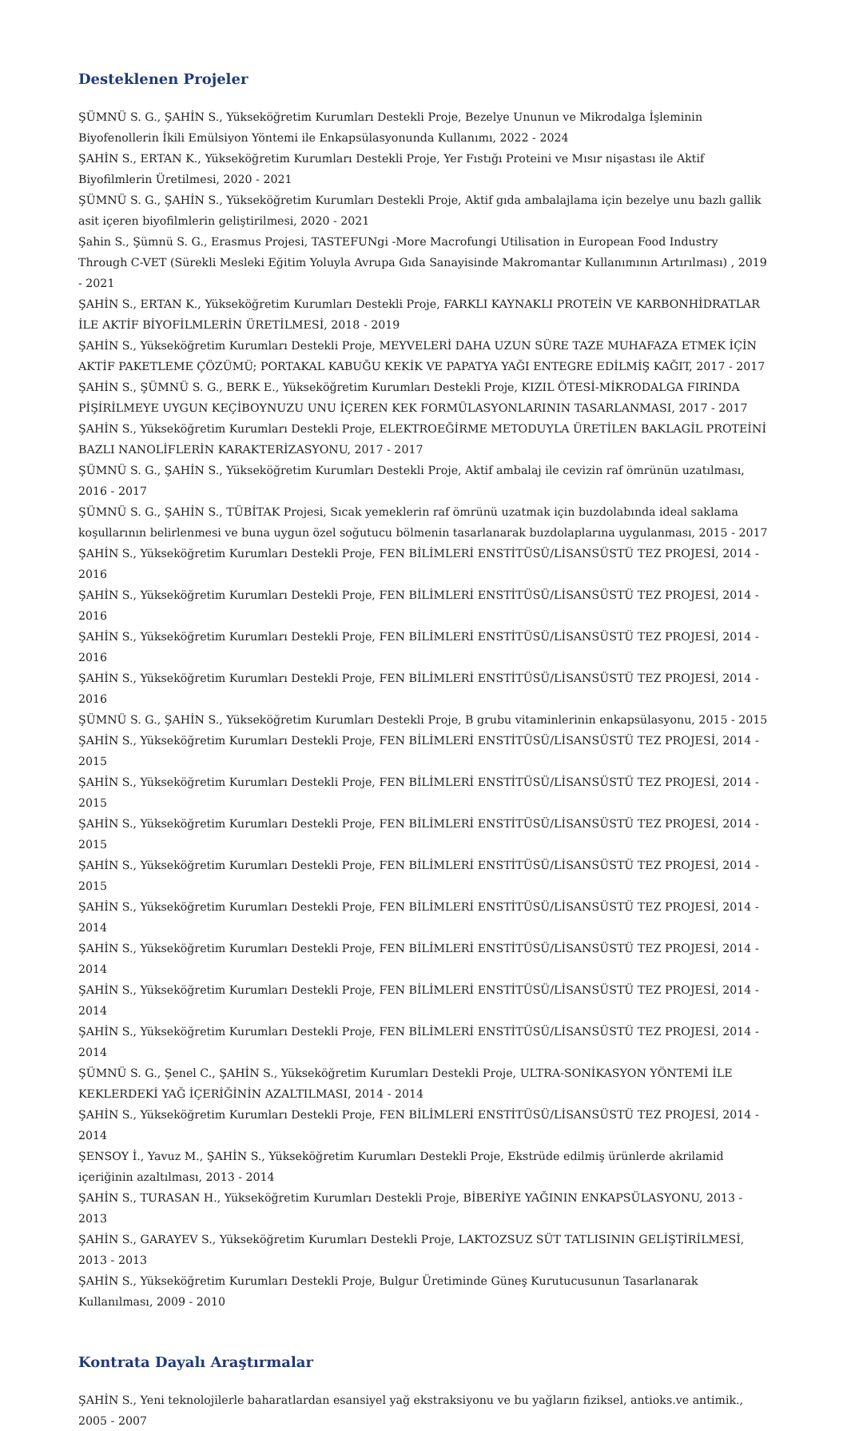Desteklenen Projeler
ŞÜMNÜ S. G., ŞAHİN S., Yükseköğretim Kurumları Destekli Proje, Bezelye Ununun ve Mikrodalga İşleminin Biyofenollerin İkili Emülsiyon Yöntemi ile Enkapsülasyonunda Kullanımı, 2022 - 2024
ŞAHİN S., ERTAN K., Yükseköğretim Kurumları Destekli Proje, Yer Fıstığı Proteini ve Mısır nişastası ile Aktif Biyofilmlerin Üretilmesi, 2020 - 2021
ŞÜMNÜ S. G., ŞAHİN S., Yükseköğretim Kurumları Destekli Proje, Aktif gıda ambalajlama için bezelye unu bazlı gallik asit içeren biyofilmlerin geliştirilmesi, 2020 - 2021
Şahin S., Şümnü S. G., Erasmus Projesi, TASTEFUNgi -More Macrofungi Utilisation in European Food Industry Through C-VET (Sürekli Mesleki Eğitim Yoluyla Avrupa Gıda Sanayisinde Makromantar Kullanımının Artırılması) , 2019 - 2021
ŞAHİN S., ERTAN K., Yükseköğretim Kurumları Destekli Proje, FARKLI KAYNAKLI PROTEİN VE KARBONHİDRATLAR İLE AKTİF BİYOFİLMLERİN ÜRETİLMESİ, 2018 - 2019
ŞAHİN S., Yükseköğretim Kurumları Destekli Proje, MEYVELERİ DAHA UZUN SÜRE TAZE MUHAFAZA ETMEK İÇİN AKTİF PAKETLEME ÇÖZÜMÜ; PORTAKAL KABUĞU KEKİK VE PAPATYA YAĞI ENTEGRE EDİLMİŞ KAĞIT, 2017 - 2017
ŞAHİN S., ŞÜMNÜ S. G., BERK E., Yükseköğretim Kurumları Destekli Proje, KIZIL ÖTESİ-MİKRODALGA FIRINDA PİŞİRİLMEYE UYGUN KEÇİBOYNUZU UNU İÇEREN KEK FORMÜLASYONLARININ TASARLANMASI, 2017 - 2017
ŞAHİN S., Yükseköğretim Kurumları Destekli Proje, ELEKTROEĞİRME METODUYLA ÜRETİLEN BAKLAGİL PROTEİNİ BAZLI NANOLİFLERİN KARAKTERİZASYONU, 2017 - 2017
ŞÜMNÜ S. G., ŞAHİN S., Yükseköğretim Kurumları Destekli Proje, Aktif ambalaj ile cevizin raf ömrünün uzatılması, 2016 - 2017
ŞÜMNÜ S. G., ŞAHİN S., TÜBİTAK Projesi, Sıcak yemeklerin raf ömrünü uzatmak için buzdolabında ideal saklama koşullarının belirlenmesi ve buna uygun özel soğutucu bölmenin tasarlanarak buzdolaplarına uygulanması, 2015 - 2017
ŞAHİN S., Yükseköğretim Kurumları Destekli Proje, FEN BİLİMLERİ ENSTİTÜSÜ/LİSANSÜSTÜ TEZ PROJESİ, 2014 - 2016
ŞAHİN S., Yükseköğretim Kurumları Destekli Proje, FEN BİLİMLERİ ENSTİTÜSÜ/LİSANSÜSTÜ TEZ PROJESİ, 2014 - 2016
ŞAHİN S., Yükseköğretim Kurumları Destekli Proje, FEN BİLİMLERİ ENSTİTÜSÜ/LİSANSÜSTÜ TEZ PROJESİ, 2014 - 2016
ŞAHİN S., Yükseköğretim Kurumları Destekli Proje, FEN BİLİMLERİ ENSTİTÜSÜ/LİSANSÜSTÜ TEZ PROJESİ, 2014 - 2016
ŞÜMNÜ S. G., ŞAHİN S., Yükseköğretim Kurumları Destekli Proje, B grubu vitaminlerinin enkapsülasyonu, 2015 - 2015
ŞAHİN S., Yükseköğretim Kurumları Destekli Proje, FEN BİLİMLERİ ENSTİTÜSÜ/LİSANSÜSTÜ TEZ PROJESİ, 2014 - 2015
ŞAHİN S., Yükseköğretim Kurumları Destekli Proje, FEN BİLİMLERİ ENSTİTÜSÜ/LİSANSÜSTÜ TEZ PROJESİ, 2014 - 2015
ŞAHİN S., Yükseköğretim Kurumları Destekli Proje, FEN BİLİMLERİ ENSTİTÜSÜ/LİSANSÜSTÜ TEZ PROJESİ, 2014 - 2015
ŞAHİN S., Yükseköğretim Kurumları Destekli Proje, FEN BİLİMLERİ ENSTİTÜSÜ/LİSANSÜSTÜ TEZ PROJESİ, 2014 - 2015
ŞAHİN S., Yükseköğretim Kurumları Destekli Proje, FEN BİLİMLERİ ENSTİTÜSÜ/LİSANSÜSTÜ TEZ PROJESİ, 2014 - 2014
ŞAHİN S., Yükseköğretim Kurumları Destekli Proje, FEN BİLİMLERİ ENSTİTÜSÜ/LİSANSÜSTÜ TEZ PROJESİ, 2014 - 2014
ŞAHİN S., Yükseköğretim Kurumları Destekli Proje, FEN BİLİMLERİ ENSTİTÜSÜ/LİSANSÜSTÜ TEZ PROJESİ, 2014 - 2014
ŞAHİN S., Yükseköğretim Kurumları Destekli Proje, FEN BİLİMLERİ ENSTİTÜSÜ/LİSANSÜSTÜ TEZ PROJESİ, 2014 - 2014
ŞÜMNÜ S. G., Şenel C., ŞAHİN S., Yükseköğretim Kurumları Destekli Proje, ULTRA-SONİKASYON YÖNTEMİ İLE KEKLERDEKİ YAĞ İÇERİĞİNİN AZALTILMASI, 2014 - 2014
ŞAHİN S., Yükseköğretim Kurumları Destekli Proje, FEN BİLİMLERİ ENSTİTÜSÜ/LİSANSÜSTÜ TEZ PROJESİ, 2014 - 2014
ŞENSOY İ., Yavuz M., ŞAHİN S., Yükseköğretim Kurumları Destekli Proje, Ekstrüde edilmiş ürünlerde akrilamid içeriğinin azaltılması, 2013 - 2014
ŞAHİN S., TURASAN H., Yükseköğretim Kurumları Destekli Proje, BİBERİYE YAĞININ ENKAPSÜLASYONU, 2013 - 2013
ŞAHİN S., GARAYEV S., Yükseköğretim Kurumları Destekli Proje, LAKTOZSUZ SÜT TATLISININ GELİŞTİRİLMESİ, 2013 - 2013
ŞAHİN S., Yükseköğretim Kurumları Destekli Proje, Bulgur Üretiminde Güneş Kurutucusunun Tasarlanarak Kullanılması, 2009 - 2010
Kontrata Dayalı Araştırmalar
ŞAHİN S., Yeni teknolojilerle baharatlardan esansiyel yağ ekstraksiyonu ve bu yağların fiziksel, antioks.ve antimik., 2005 - 2007